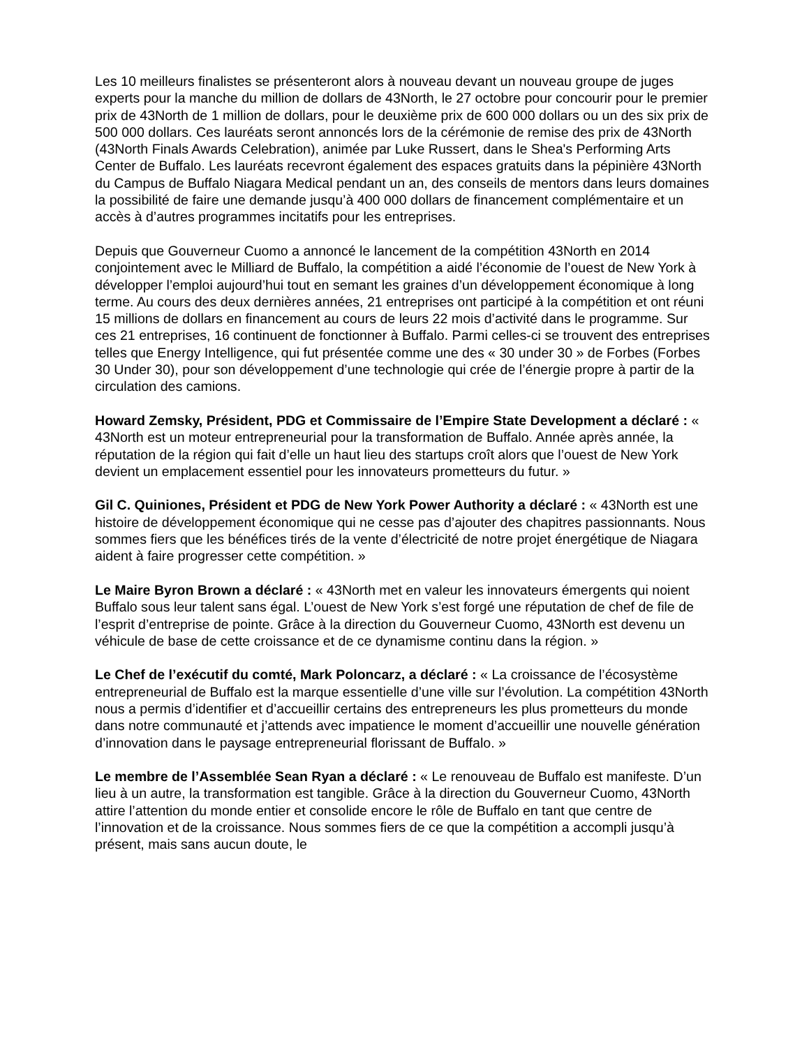Les 10 meilleurs finalistes se présenteront alors à nouveau devant un nouveau groupe de juges experts pour la manche du million de dollars de 43North, le 27 octobre pour concourir pour le premier prix de 43North de 1 million de dollars, pour le deuxième prix de 600 000 dollars ou un des six prix de 500 000 dollars. Ces lauréats seront annoncés lors de la cérémonie de remise des prix de 43North (43North Finals Awards Celebration), animée par Luke Russert, dans le Shea's Performing Arts Center de Buffalo. Les lauréats recevront également des espaces gratuits dans la pépinière 43North du Campus de Buffalo Niagara Medical pendant un an, des conseils de mentors dans leurs domaines la possibilité de faire une demande jusqu’à 400 000 dollars de financement complémentaire et un accès à d’autres programmes incitatifs pour les entreprises.
Depuis que Gouverneur Cuomo a annoncé le lancement de la compétition 43North en 2014 conjointement avec le Milliard de Buffalo, la compétition a aidé l’économie de l’ouest de New York à développer l’emploi aujourd’hui tout en semant les graines d’un développement économique à long terme. Au cours des deux dernières années, 21 entreprises ont participé à la compétition et ont réuni 15 millions de dollars en financement au cours de leurs 22 mois d’activité dans le programme. Sur ces 21 entreprises, 16 continuent de fonctionner à Buffalo. Parmi celles-ci se trouvent des entreprises telles que Energy Intelligence, qui fut présentée comme une des « 30 under 30 » de Forbes (Forbes 30 Under 30), pour son développement d’une technologie qui crée de l’énergie propre à partir de la circulation des camions.
Howard Zemsky, Président, PDG et Commissaire de l’Empire State Development a déclaré : « 43North est un moteur entrepreneurial pour la transformation de Buffalo. Année après année, la réputation de la région qui fait d’elle un haut lieu des startups croît alors que l’ouest de New York devient un emplacement essentiel pour les innovateurs prometteurs du futur. »
Gil C. Quiniones, Président et PDG de New York Power Authority a déclaré : « 43North est une histoire de développement économique qui ne cesse pas d’ajouter des chapitres passionnants. Nous sommes fiers que les bénéfices tirés de la vente d’électricité de notre projet énergétique de Niagara aident à faire progresser cette compétition. »
Le Maire Byron Brown a déclaré : « 43North met en valeur les innovateurs émergents qui noient Buffalo sous leur talent sans égal. L’ouest de New York s’est forgé une réputation de chef de file de l’esprit d’entreprise de pointe. Grâce à la direction du Gouverneur Cuomo, 43North est devenu un véhicule de base de cette croissance et de ce dynamisme continu dans la région. »
Le Chef de l’exécutif du comté, Mark Poloncarz, a déclaré : « La croissance de l’écosystème entrepreneurial de Buffalo est la marque essentielle d’une ville sur l’évolution. La compétition 43North nous a permis d’identifier et d’accueillir certains des entrepreneurs les plus prometteurs du monde dans notre communauté et j’attends avec impatience le moment d’accueillir une nouvelle génération d’innovation dans le paysage entrepreneurial florissant de Buffalo. »
Le membre de l’Assemblée Sean Ryan a déclaré : « Le renouveau de Buffalo est manifeste. D’un lieu à un autre, la transformation est tangible. Grâce à la direction du Gouverneur Cuomo, 43North attire l’attention du monde entier et consolide encore le rôle de Buffalo en tant que centre de l’innovation et de la croissance. Nous sommes fiers de ce que la compétition a accompli jusqu’à présent, mais sans aucun doute, le